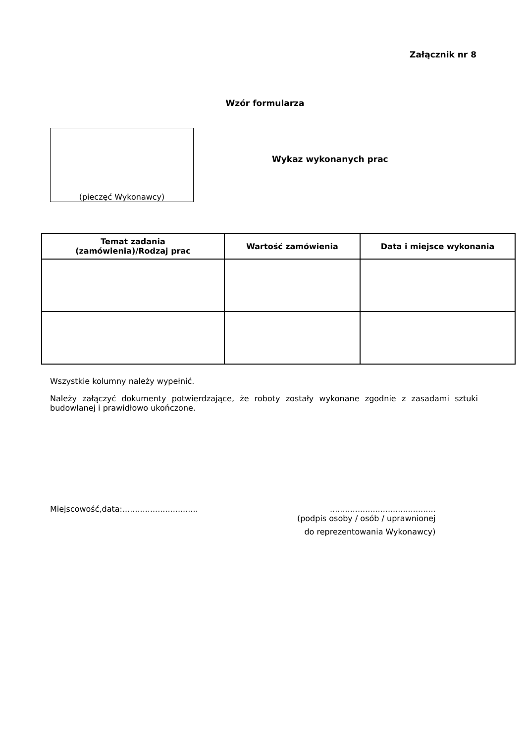Załącznik nr 8
Wzór formularza
(pieczęć Wykonawcy)
Wykaz wykonanych prac
| Temat zadania (zamówienia)/Rodzaj prac | Wartość zamówienia | Data i miejsce wykonania |
| --- | --- | --- |
Wszystkie kolumny należy wypełnić.
Należy załączyć dokumenty potwierdzające, że roboty zostały wykonane zgodnie z zasadami sztuki budowlanej i prawidłowo ukończone.
Miejscowość,data:..............................
..........................................
(podpis osoby / osób / uprawnionej
do reprezentowania Wykonawcy)